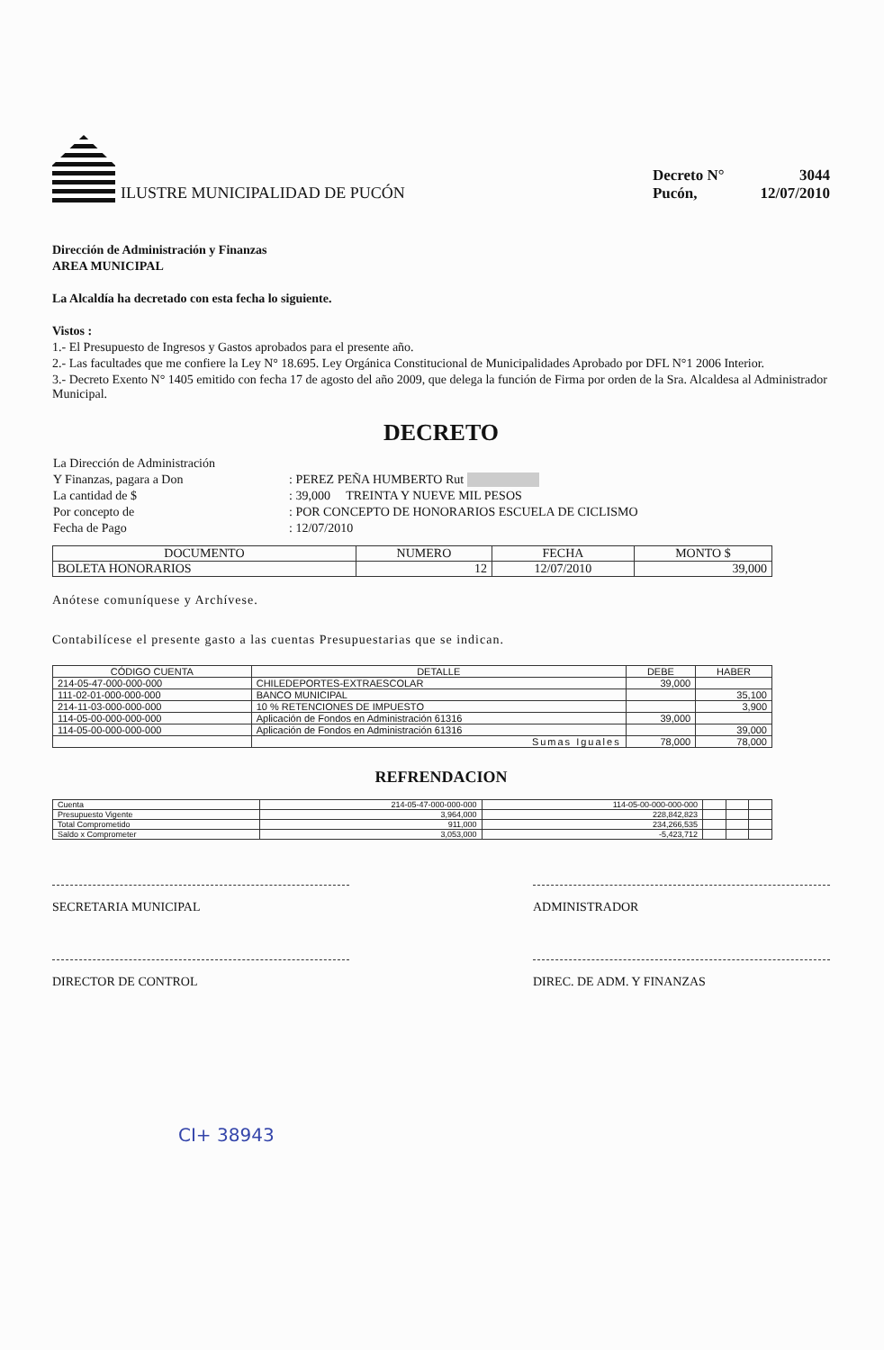ILUSTRE MUNICIPALIDAD DE PUCÓN
| Decreto N° | 3044 |
| Pucón, | 12/07/2010 |
Dirección de Administración y Finanzas
AREA MUNICIPAL
La Alcaldía ha decretado con esta fecha lo siguiente.
Vistos :
1.- El Presupuesto de Ingresos y Gastos aprobados para el presente año.
2.- Las facultades que me confiere la Ley N° 18.695. Ley Orgánica Constitucional de Municipalidades Aprobado por DFL N°1 2006 Interior.
3.- Decreto Exento N° 1405 emitido con fecha 17 de agosto del año 2009, que delega la función de Firma por orden de la Sra. Alcaldesa al Administrador Municipal.
DECRETO
| La Dirección de Administración | |
| Y Finanzas, pagara a Don | : PEREZ PEÑA HUMBERTO Rut |
| La cantidad de $ | : 39,000 TREINTA Y NUEVE MIL PESOS |
| Por concepto de | : POR CONCEPTO DE HONORARIOS ESCUELA DE CICLISMO |
| Fecha de Pago | : 12/07/2010 |
| DOCUMENTO | NUMERO | FECHA | MONTO $ |
| --- | --- | --- | --- |
| BOLETA HONORARIOS | 12 | 12/07/2010 | 39,000 |
Anótese comuníquese y Archívese.
Contabilícese el presente gasto a las cuentas Presupuestarias que se indican.
| CÓDIGO CUENTA | DETALLE | DEBE | HABER |
| --- | --- | --- | --- |
| 214-05-47-000-000-000 | CHILEDEPORTES-EXTRAESCOLAR | 39,000 | |
| 111-02-01-000-000-000 | BANCO MUNICIPAL | | 35,100 |
| 214-11-03-000-000-000 | 10 % RETENCIONES DE IMPUESTO | | 3,900 |
| 114-05-00-000-000-000 | Aplicación de Fondos en Administración 61316 | 39,000 | |
| 114-05-00-000-000-000 | Aplicación de Fondos en Administración 61316 | | 39,000 |
| | Sumas Iguales | 78,000 | 78,000 |
REFRENDACION
| Cuenta | 214-05-47-000-000-000 | 114-05-00-000-000-000 | | | |
| Presupuesto Vigente | 3,964,000 | 228,842,823 | | | |
| Total Comprometido | 911,000 | 234,266,535 | | | |
| Saldo x Comprometer | 3,053,000 | -5,423,712 | | | |
SECRETARIA MUNICIPAL ADMINISTRADOR
DIRECTOR DE CONTROL DIREC. DE ADM. Y FINANZAS
CI+ 38943